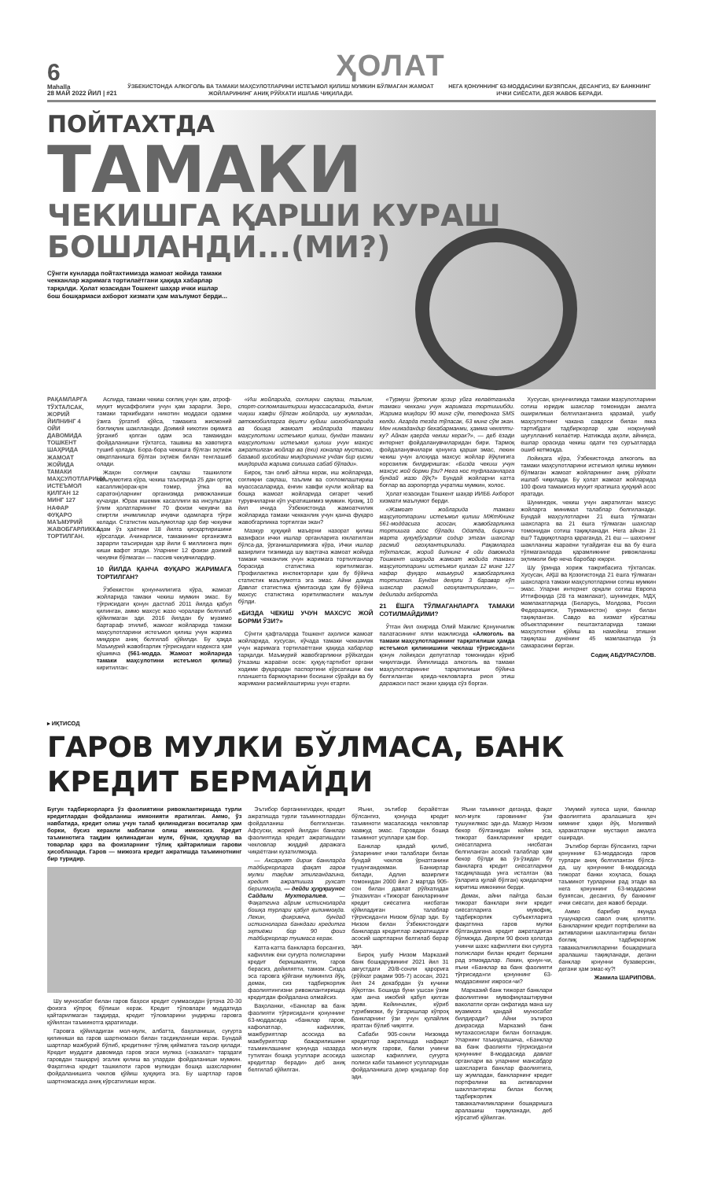6
Mahalla
28 МАЙ 2022 ЙИЛ | #21
ҲОЛАТ
ЎЗБЕКИСТОНДА АЛКОГОЛЬ ВА ТАМАКИ МАҲСУЛОТЛАРИНИ ИСТЕЪМОЛ ҚИЛИШ МУМКИН БЎЛМАГАН ЖАМОАТ ЖОЙЛАРИНИНГ АНИҚ РЎЙХАТИ ИШЛАБ ЧИҚИЛАДИ. НЕГА ҚОНУННИНГ 63-МОДДАСИНИ БУЗЯПСАН, ДЕСАНГИЗ, БУ БАНКНИНГ ИЧКИ СИЁСАТИ, ДЕЯ ЖАВОБ БЕРАДИ.
ПОЙТАХТДА
ТАМАКИ
ЧЕКИШГА ҚАРШИ КУРАШ
БОШЛАНДИ...(МИ?)
Сўнгги кунларда пойтахтимизда жамоат жойида тамаки чекканлар жаримага тортилаётгани ҳақида хабарлар тарқалди. Ҳолат юзасидан Тошкент шаҳар ички ишлар бош бошқармаси ахборот хизмати ҳам маълумот берди...
РАҚАМЛАРГА ТЎХТАЛСАК, ЖОРИЙ ЙИЛНИНГ 4 ОЙИ ДАВОМИДА ТОШКЕНТ ШАҲРИДА ЖАМОАТ ЖОЙИДА ТАМАКИ МАҲСУЛОТЛАРИНИ ИСТЕЪМОЛ ҚИЛГАН 12 МИНГ 127 НАФАР ФУҚАРО МАЪМУРИЙ ЖАВОБГАРЛИККА ТОРТИЛГАН.
Аслида, тамаки чекиш соғлиқ учун ҳам, атроф-муҳит мусаффолиги учун ҳам зарарли. Зеро, тамаки таркибидаги никотин моддаси одамни ўзига ўргатиб қўйса, тамакига жисмоний боғлиқлик шаклланади. Доимий никотин оқимига ўрганиб қолган одам эса тамакидан фойдаланишни тўхтатса, ташвиш ва хавотирга тушиб қолади. Бора-бора чекишга бўлган эҳтиёж овқатланишга бўлган эҳтиёж билан тенглашиб олади.
Жаҳон соғлиқни сақлаш ташкилоти маълумотига кўра, чекиш таъсирида 25 дан ортиқ касаллик(юрак-қон томир, ўпка ва саратон)ларнинг организмда ривожланиши кучаяди. Юрак ишемик касаллиги ва инсультдан ўлим ҳолатларининг 70 фоизи чекувчи ва спиртли ичимликлар ичувчи одамларга тўғри келади. Статистик маълумотлар ҳар бир чекувчи одам ўз ҳаётини 18 йилга қисқартиришини кўрсатади. Ачинарлиси, тамакининг организмга зарарли таъсиридан ҳар йили 6 миллионга яқин киши вафот этади. Уларнинг 12 фоизи доимий чекувчи бўлмаган — пассив чекувчилардир.
10 ЙИЛДА ҚАНЧА ФУҚАРО ЖАРИМАГА ТОРТИЛГАН?
Ўзбекистон қонунчилигига кўра, жамоат жойларида тамаки чекиш мумкин эмас. Бу тўғрисидаги қонун дастлаб 2011 йилда қабул қилинган, аммо махсус жазо чоралари белгилаб қўйилмаган эди. 2016 йилдан бу муаммо бартараф этилиб, жамоат жойларида тамаки маҳсулотларини истеъмол қилиш учун жарима миқдори аниқ белгилаб қўйилди. Бу ҳақда Маъмурий жавобгарлик тўғрисидаги кодексга ҳам қўшимча (561-модда. Жамоат жойларида тамаки маҳсулотини истеъмол қилиш) киритилган:
«Иш жойларида, соғлиқни сақлаш, таълим, спорт-соғломлаштириш муассасаларида, ёнғин чиқиш хавфи бўлган жойларда, шу жумладан, автомобилларга ёқилғи қуйиш шохобчаларида ва бошқа жамоат жойларида тамаки маҳсулотини истеъмол қилиш, бундан тамаки маҳсулотини истеъмол қилиш учун махсус ажратилган жойлар ва (ёки) хоналар мустасно, базавий ҳисоблаш миқдорининг учдан бир қисми миқдорида жарима солишга сабаб бўлади».
Бироқ, тан олиб айтиш керак, иш жойларида, соғлиқни сақлаш, таълим ва соғломлаштириш муассасаларида, ёнғин хавфи кучли жойлар ва бошқа жамоат жойларида сигарет чекиб турувчиларни кўп учратишимиз мумкин. Қизиқ, 10 йил ичида Ўзбекистонда жамоатчилик жойларида тамаки чекканлик учун қанча фуқаро жавобгарликка тортилган экан?
Мазкур ҳуқуқий маъёрни назорат қилиш вазифаси ички ишлар органларига юклатилган бўлса-да, ўрганишларимизга кўра, Ички ишлар вазирлиги тизимида шу вақтгача жамоат жойида тамаки чекканлик учун жаримага тортилганлар борасида статистика юритилмаган. Профилактика инспекторлари ҳам бу бўйича статистик маълумотга эга эмас. Айни дамда Давлат статистика қўмитасида ҳам бу бўйича махсус статистика юритилмаслиги маълум бўлди.
«БИЗДА ЧЕКИШ УЧУН МАХСУС ЖОЙ БОРМИ ЎЗИ?»
Сўнгги ҳафталарда Тошкент аҳолиси жамоат жойларида, хусусан, кўчада тамаки чекканлик учун жаримага тортилаётгани ҳақида хабарлар тарқалди. Маъмурий жавобгарликни рўйхатдан ўтказиш жараёни осон: ҳуқуқ-тартибот органи ходими фуқародан паспортини кўрсатишни ёки планшетга бармоқларини босишни сўрайди ва бу жаримани расмийлаштириш учун етарли.
«Турмуш ўртоғим ҳозир уйга келаётганида тамаки чеккани учун жаримага тортишибди. Жарима миқдори 90 минг сўм, телефонга SMS келди. Агарда тезда тўласак, 63 минг сўм экан. Мен нимадандир бехабарманми, ҳамма чекяпти-ку? Айнан қаерда чекиш керак?», — деб ёзади интернет фойдаланувчиларидан бири. Тармоқ фойдаланувчилари қонунга қарши эмас, лекин чекиш учун алоҳида махсус жойлар йўқлигига норозилик билдиришган: «Бизда чекиш учун махсус жой борми ўзи? Нега нос туфлаганларга бундай жазо йўқ?» Бундай жойларни катта боғлар ва аэропортда учратиш мумкин, холос.
Ҳолат юзасидан Тошкент шаҳар ИИББ Ахборот хизмати маълумот берди.
«Жамоат жойларида тамаки маҳсулотларини истеъмол қилиш МЖтКнинг 561-моддасига асосан, жавобгарликка тортишга асос бўлади. Одатда, биринчи марта ҳуқуқбузарлик содир этган шахслар расмий огоҳлантирилади. Рақамларга тўхталсак, жорий йилнинг 4 ойи давомида Тошкент шаҳрида жамоат жойида тамаки маҳсулотларини истеъмол қилган 12 минг 127 нафар фуқаро маъмурий жавобгарликка тортилган. Бундан деярли 3 баравар кўп шахслар расмий огоҳлантирилган», — дейилади ахборотда.
21 ЁШГА ТЎЛМАГАНЛАРГА ТАМАКИ СОТИЛМАЙДИМИ?
Ўтган йил охирида Олий Мажлис Қонунчилик палатасининг ялпи мажлисида «Алкоголь ва тамаки маҳсулотларининг тарқатилиши ҳамда истеъмол қилинишини чеклаш тўғрисида»ги қонун лойиҳаси депутатлар томонидан кўриб чиқилганди. Йиғилишда алкоголь ва тамаки маҳсулотларининг тарқатилиши бўйича белгиланган қоида-чекловларга риоя этиш даражаси паст экани ҳақида сўз борган.
Хусусан, қонунчиликда тамаки маҳсулотларини сотиш юридик шахслар томонидан амалга оширилиши белгиланганига қарамай, ушбу маҳсулотнинг чакана савдоси билан якка тартибдаги тадбиркорлар ҳам ноқонуний шуғулланиб келаётир. Натижада аҳоли, айниқса, ёшлар орасида чекиш одати тез суръатларда ошиб кетмоқда.
Лойиҳага кўра, Ўзбекистонда алкоголь ва тамаки маҳсулотларини истеъмол қилиш мумкин бўлмаган жамоат жойларининг аниқ рўйхати ишлаб чиқилади. Бу ҳолат жамоат жойларида 100 фоиз тамакисиз муҳит яратишга ҳуқуқий асос яратади.
Шунингдек, чекиш учун ажратилган махсус жойларга минимал талаблар белгиланади. Бундай маҳсулотларни 21 ёшга тўлмаган шахсларга ва 21 ёшга тўлмаган шахслар томонидан сотиш тақиқланади. Нега айнан 21 ёш? Тадқиқотларга қараганда, 21 ёш — шахснинг шаклланиш жараёни тугайдиган ёш ва бу ёшга тўлмаганларда қарамликнинг ривожланиш эҳтимоли бир неча баробар юқори.
Шу ўринда хориж тажрибасига тўхталсак. Хусусан, АҚШ ва Қозоғистонда 21 ёшга тўлмаган шахсларга тамаки маҳсулотларини сотиш мумкин эмас. Уларни интернет орқали сотиш Европа Иттифоқида (28 та мамлакат), шунингдек, МДҲ мамлакатларида (Беларусь, Молдова, Россия Федерацияси, Туркманистон) қонун билан тақиқланган. Савдо ва хизмат кўрсатиш объектларининг пештахталарида тамаки маҳсулотини қўйиш ва намойиш этишни тақиқлаш дунёнинг 45 мамлакатида ўз самарасини берган.
Содиқ АБДУРАСУЛОВ.
▸ ИҚТИСОД
ГАРОВ МУЛКИ БЎЛМАСА, БАНК КРЕДИТ БЕРМАЙДИ
Бугун тадбиркорларга ўз фаолиятини ривожлантиришда турли кредитлардан фойдаланиш имконияти яратилган. Аммо, ўз навбатида, кредит олиш учун талаб қилинадиган воситалар ҳам борки, бусиз керакли маблағни олиш имконсиз. Кредит таъминотига тақдим қилинадиган мулк, бўнак, ҳуқуқлар ва товарлар қарз ва фоизларнинг тўлиқ қайтарилиши гарови ҳисобланади. Гаров — мижозга кредит ажратишда таъминотнинг бир туридир.
Шу муносабат билан гаров баҳоси кредит суммасидан ўртача 20-30 фоизга кўпроқ бўлиши керак. Кредит тўловлари муддатида қайтарилмаган тақдирда, кредит тўловларини ундириш гаровга қўйилган таъминотга қаратилади.
Гаровга қўйиладиган мол-мулк, албатта, баҳоланиши, суғурта қилиниши ва гаров шартномаси билан тасдиқланиши керак. Бундай шартлар мажбурий бўлиб, кредитнинг тўлиқ қийматига таъсир қилади. Кредит муддати давомида гаров эгаси мулкка («закалат» тарздаги гаровдан ташқари) эгалик қилиш ва улардан фойдаланиши мумкин. Фақатгина кредит ташкилоти гаров мулкидан бошқа шахсларнинг фойдаланишига чеклов қўйиш ҳуқуқига эга. Бу шартлар гаров шартномасида аниқ кўрсатилиши керак.
Эътибор берганингиздек, кредит ажратишда турли таъминотлардан фойдаланиш белгиланган. Афсуски, жорий йилдан банклар фаолиятида кредит ажратишдаги чекловлар жиддий даражага чиқаётгани кузатилмоқда.
— Аксарият йирик банкларда тадбиркорларга фақат гаров мулки тақдим этилгандагина, кредит ажратишга рухсат берилмоқда, — дейди ҳуқуқшунос Сайдали Мухторалиев. — Фақатгина айрим истисноларда бошқа турлари қабул қилинмоқда. Лекин, фикримча, бундай истисноларга банкдаги кредитга эҳтиёжи бор 90 фоиз тадбиркорлар тушмаса керак.
Катта-катта банкларга борсангиз, кафиллик ёки суғурта полисларини кредит беришмаяпти, гаров берасиз, дейиляпти, тамом. Сизда эса гаровга қўйгани мулкингиз йўқ, демак, сиз тадбиркорлик фаолиятингизни ривожлантиришда кредитдан фойдалана олмайсиз.
Ваҳоланки, «Банклар ва банк фаолияти тўғрисида»ги қонуннинг 63-моддасида «банклар гаров, кафолатлар, кафиллик, мажбуриятлар асосида ва мажбуриятлар бажарилишини таъминлашнинг қонунда назарда тутилган бошқа усуллари асосида кредитлар беради» деб аниқ белгилаб қўйилган.
Яъни, эътибор берайётган бўлсангиз, қонунда кредит таъминоти масаласида чекловлар мавжуд эмас. Гаровдан бошқа таъминот усуллари ҳам бор.
Банклар қандай қилиб, ўзларининг ички талаблари билан бундай чеклов ўрнатганини тушунгандекман. Банкирлар билади, Адлия вазирлиги томонидан 2000 йил 2 мартда 905-сон билан давлат рўйхатидан ўтказилган «Тижорат банкларининг кредит сиёсатига нисбатан қўйиладиган талаблар тўғрисида»ги Низом бўлар эди. Бу Низом билан Ўзбекистондаги банкларда кредитлар ажратишдаги асосий шартларни белгилаб берар эди.
Бироқ ушбу Низом Марказий банк бошқарувининг 2021 йил 31 августдаги 20/8-сонли қарорига (рўйхат рақами 905-7) асосан, 2021 йил 24 декабрдан ўз кучини йўқотган. Бошида буни ушсан ўзим ҳам анча ижобий қабул қилган эдим. Кейинчалик, кўриб турибмизки, бу ўзгаришлар кўпроқ банкларнинг ўзи учун қулайлик яратган бўлиб чиқяпти.
Сабаби 905-сонли Низомда кредитлар ажратишда нафақат мол-мулк гарови, балки учинчи шахслар кафиллиги, суғурта полиси каби таъминот усулларидан фойдаланишга доир қоидалар бор эди.
Яъни таъминот деганда, фақат мол-мулк гаровининг ўзи тушунилмас эди-да. Мазкур Низом бекор бўлганидан кейин эса, тижорат банкларининг кредит сиёсатларига нисбатан белгиланган асосий талаблар ҳам бекор бўлди ва ўз-ўзидан бу банкларга кредит сиёсатларини тасдиқлашда унга исталган (ва ўзларига қулай бўлган) қоидаларни киритиш имконини берди.
Демак, айни пайтда баъзи тижорат банклари янги кредит сиёсатларига мувофиқ, тадбиркорлик субъектларига фақатгина гаров мулки бўлгандагина кредит ажратадиган бўлмоқда. Деярли 90 фоиз ҳолатда учинчи шахс кафиллиги ёки суғурта полислари билан кредит беришни рад этмоқдалар. Лекин, қонун-чи, яъни «Банклар ва банк фаолияти тўғрисида»ги қонуннинг 63-моддасининг ижроси-чи?
Марказий банк тижорат банклари фаолиятини мувофиқлаштирувчи ваколатли орган сифатида мана шу муаммога қандай муносабат билдиради? Айни эътироз доирасида Марказий банк мутахассислари билан боғландик. Уларнинг таъкидлашича, «Банклар ва банк фаолияти тўғрисида»ги қонуннинг 8-моддасида давлат органлари ва уларнинг мансабдор шахсларига банклар фаолиятига, шу жумладан, банкларнинг кредит портфелини ва активларини шакллантириш билан боғлиқ тадбиркорлик таваккалчиликларини бошқаришга аралашиш тақиқланади, деб кўрсатиб қўйилган.
Умумий хулоса шуки, банклар фаолиятига аралашишга ҳеч кимнинг ҳаққи йўқ. Молиявий ҳаракатларни мустақил амалга оширади.
Эътибор берган бўлсангиз, гарчи қонуннинг 63-моддасида гаров турлари аниқ белгиланган бўлса-да, шу қонуннинг 8-моддасида тижорат банки хоҳласа, бошқа таъминот турларини рад этади ва нега қонуннинг 63-моддасини бузяпсан, десангиз, бу банкнинг ички сиёсати, дея жавоб беради.
Аммо барибир якунда тушунарсиз савол очиқ қоляпти. Банкларнинг кредит портфелини ва активларини шакллантириш билан боғлиқ тадбиркорлик таваккалчиликларини бошқаришга аралашиш тақиқланади, дегани банклар қонунни бузаверсин, дегани ҳам эмас-ку?!
Жамила ШАРИПОВА.